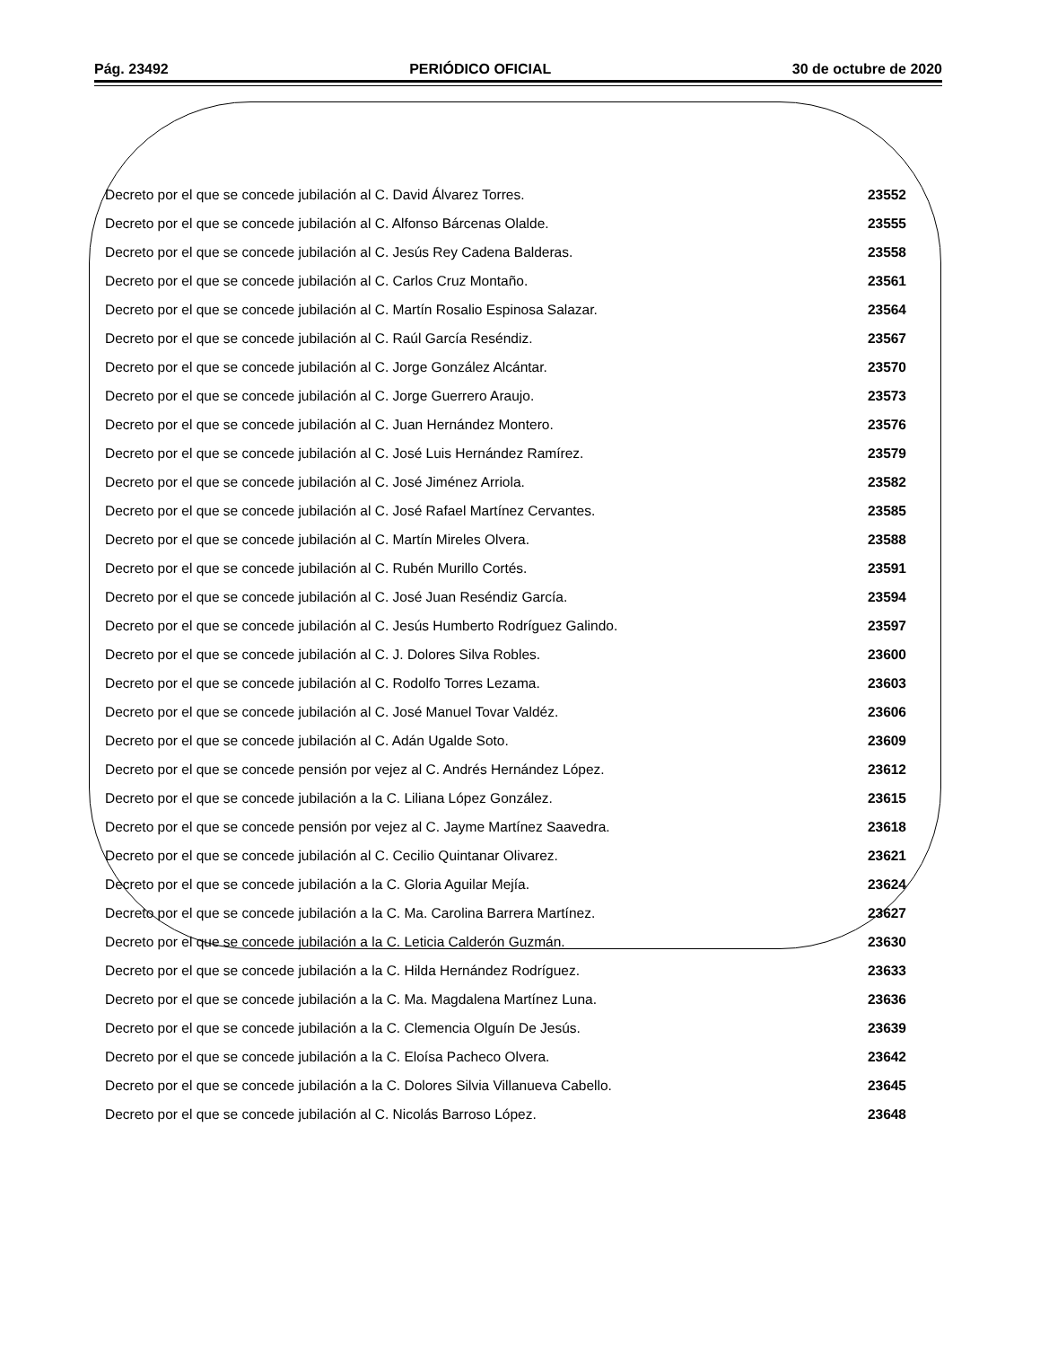Pág. 23492 PERIÓDICO OFICIAL 30 de octubre de 2020
Decreto por el que se concede jubilación al C. David Álvarez Torres. 23552
Decreto por el que se concede jubilación al C. Alfonso Bárcenas Olalde. 23555
Decreto por el que se concede jubilación al C. Jesús Rey Cadena Balderas. 23558
Decreto por el que se concede jubilación al C. Carlos Cruz Montaño. 23561
Decreto por el que se concede jubilación al C. Martín Rosalio Espinosa Salazar. 23564
Decreto por el que se concede jubilación al C. Raúl García Reséndiz. 23567
Decreto por el que se concede jubilación al C. Jorge González Alcántar. 23570
Decreto por el que se concede jubilación al C. Jorge Guerrero Araujo. 23573
Decreto por el que se concede jubilación al C. Juan Hernández Montero. 23576
Decreto por el que se concede jubilación al C. José Luis Hernández Ramírez. 23579
Decreto por el que se concede jubilación al C. José Jiménez Arriola. 23582
Decreto por el que se concede jubilación al C. José Rafael Martínez Cervantes. 23585
Decreto por el que se concede jubilación al C. Martín Mireles Olvera. 23588
Decreto por el que se concede jubilación al C. Rubén Murillo Cortés. 23591
Decreto por el que se concede jubilación al C. José Juan Reséndiz García. 23594
Decreto por el que se concede jubilación al C. Jesús Humberto Rodríguez Galindo. 23597
Decreto por el que se concede jubilación al C. J. Dolores Silva Robles. 23600
Decreto por el que se concede jubilación al C. Rodolfo Torres Lezama. 23603
Decreto por el que se concede jubilación al C. José Manuel Tovar Valdéz. 23606
Decreto por el que se concede jubilación al C. Adán Ugalde Soto. 23609
Decreto por el que se concede pensión por vejez al C. Andrés Hernández López. 23612
Decreto por el que se concede jubilación a la C. Liliana López González. 23615
Decreto por el que se concede pensión por vejez al C. Jayme Martínez Saavedra. 23618
Decreto por el que se concede jubilación al C. Cecilio Quintanar Olivarez. 23621
Decreto por el que se concede jubilación a la C. Gloria Aguilar Mejía. 23624
Decreto por el que se concede jubilación a la C. Ma. Carolina Barrera Martínez. 23627
Decreto por el que se concede jubilación a la C. Leticia Calderón Guzmán. 23630
Decreto por el que se concede jubilación a la C. Hilda Hernández Rodríguez. 23633
Decreto por el que se concede jubilación a la C. Ma. Magdalena Martínez Luna. 23636
Decreto por el que se concede jubilación a la C. Clemencia Olguín De Jesús. 23639
Decreto por el que se concede jubilación a la C. Eloísa Pacheco Olvera. 23642
Decreto por el que se concede jubilación a la C. Dolores Silvia Villanueva Cabello. 23645
Decreto por el que se concede jubilación al C. Nicolás Barroso López. 23648